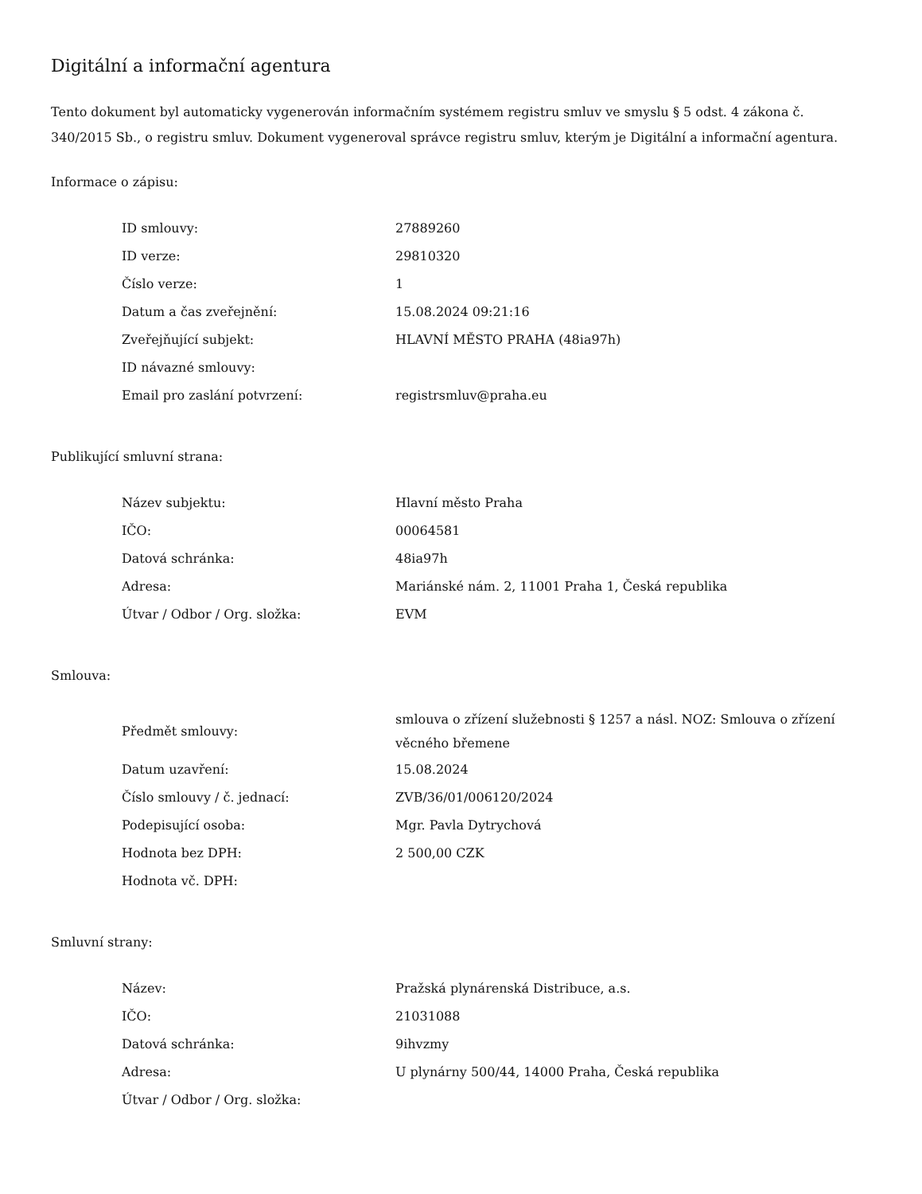Digitální a informační agentura
Tento dokument byl automaticky vygenerován informačním systémem registru smluv ve smyslu § 5 odst. 4 zákona č. 340/2015 Sb., o registru smluv. Dokument vygeneroval správce registru smluv, kterým je Digitální a informační agentura.
Informace o zápisu:
| ID smlouvy: | 27889260 |
| ID verze: | 29810320 |
| Číslo verze: | 1 |
| Datum a čas zveřejnění: | 15.08.2024 09:21:16 |
| Zveřejňující subjekt: | HLAVNÍ MĚSTO PRAHA (48ia97h) |
| ID návazné smlouvy: | |
| Email pro zaslání potvrzení: | registrsmluv@praha.eu |
Publikující smluvní strana:
| Název subjektu: | Hlavní město Praha |
| IČO: | 00064581 |
| Datová schránka: | 48ia97h |
| Adresa: | Mariánské nám. 2, 11001 Praha 1, Česká republika |
| Útvar / Odbor / Org. složka: | EVM |
Smlouva:
| Předmět smlouvy: | smlouva o zřízení služebnosti § 1257 a násl. NOZ: Smlouva o zřízení věcného břemene |
| Datum uzavření: | 15.08.2024 |
| Číslo smlouvy / č. jednací: | ZVB/36/01/006120/2024 |
| Podepisující osoba: | Mgr. Pavla Dytrychová |
| Hodnota bez DPH: | 2 500,00 CZK |
| Hodnota vč. DPH: | |
Smluvní strany:
| Název: | Pražská plynárenská Distribuce, a.s. |
| IČO: | 21031088 |
| Datová schránka: | 9ihvzmy |
| Adresa: | U plynárny 500/44, 14000 Praha, Česká republika |
| Útvar / Odbor / Org. složka: | |